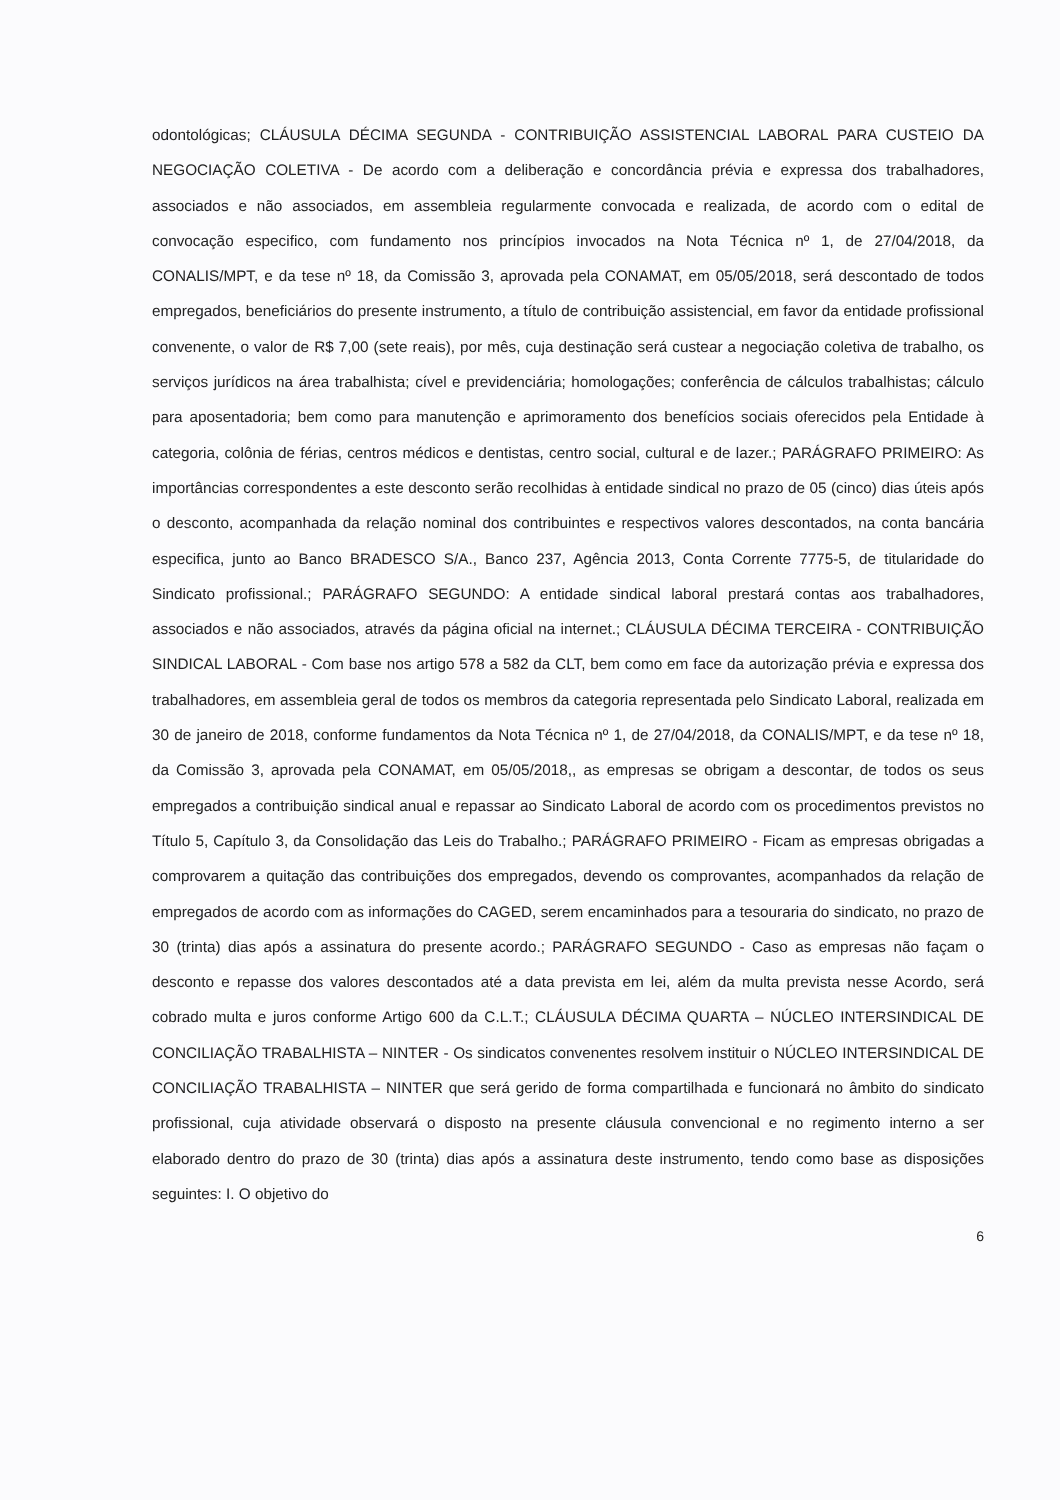odontológicas; CLÁUSULA DÉCIMA SEGUNDA - CONTRIBUIÇÃO ASSISTENCIAL LABORAL PARA CUSTEIO DA NEGOCIAÇÃO COLETIVA - De acordo com a deliberação e concordância prévia e expressa dos trabalhadores, associados e não associados, em assembleia regularmente convocada e realizada, de acordo com o edital de convocação especifico, com fundamento nos princípios invocados na Nota Técnica nº 1, de 27/04/2018, da CONALIS/MPT, e da tese nº 18, da Comissão 3, aprovada pela CONAMAT, em 05/05/2018, será descontado de todos empregados, beneficiários do presente instrumento, a título de contribuição assistencial, em favor da entidade profissional convenente, o valor de R$ 7,00 (sete reais), por mês, cuja destinação será custear a negociação coletiva de trabalho, os serviços jurídicos na área trabalhista; cível e previdenciária; homologações; conferência de cálculos trabalhistas; cálculo para aposentadoria; bem como para manutenção e aprimoramento dos benefícios sociais oferecidos pela Entidade à categoria, colônia de férias, centros médicos e dentistas, centro social, cultural e de lazer.; PARÁGRAFO PRIMEIRO: As importâncias correspondentes a este desconto serão recolhidas à entidade sindical no prazo de 05 (cinco) dias úteis após o desconto, acompanhada da relação nominal dos contribuintes e respectivos valores descontados, na conta bancária especifica, junto ao Banco BRADESCO S/A., Banco 237, Agência 2013, Conta Corrente 7775-5, de titularidade do Sindicato profissional.; PARÁGRAFO SEGUNDO: A entidade sindical laboral prestará contas aos trabalhadores, associados e não associados, através da página oficial na internet.; CLÁUSULA DÉCIMA TERCEIRA - CONTRIBUIÇÃO SINDICAL LABORAL - Com base nos artigo 578 a 582 da CLT, bem como em face da autorização prévia e expressa dos trabalhadores, em assembleia geral de todos os membros da categoria representada pelo Sindicato Laboral, realizada em 30 de janeiro de 2018, conforme fundamentos da Nota Técnica nº 1, de 27/04/2018, da CONALIS/MPT, e da tese nº 18, da Comissão 3, aprovada pela CONAMAT, em 05/05/2018,, as empresas se obrigam a descontar, de todos os seus empregados a contribuição sindical anual e repassar ao Sindicato Laboral de acordo com os procedimentos previstos no Título 5, Capítulo 3, da Consolidação das Leis do Trabalho.; PARÁGRAFO PRIMEIRO - Ficam as empresas obrigadas a comprovarem a quitação das contribuições dos empregados, devendo os comprovantes, acompanhados da relação de empregados de acordo com as informações do CAGED, serem encaminhados para a tesouraria do sindicato, no prazo de 30 (trinta) dias após a assinatura do presente acordo.; PARÁGRAFO SEGUNDO - Caso as empresas não façam o desconto e repasse dos valores descontados até a data prevista em lei, além da multa prevista nesse Acordo, será cobrado multa e juros conforme Artigo 600 da C.L.T.; CLÁUSULA DÉCIMA QUARTA – NÚCLEO INTERSINDICAL DE CONCILIAÇÃO TRABALHISTA – NINTER - Os sindicatos convenentes resolvem instituir o NÚCLEO INTERSINDICAL DE CONCILIAÇÃO TRABALHISTA – NINTER que será gerido de forma compartilhada e funcionará no âmbito do sindicato profissional, cuja atividade observará o disposto na presente cláusula convencional e no regimento interno a ser elaborado dentro do prazo de 30 (trinta) dias após a assinatura deste instrumento, tendo como base as disposições seguintes: I. O objetivo do
6